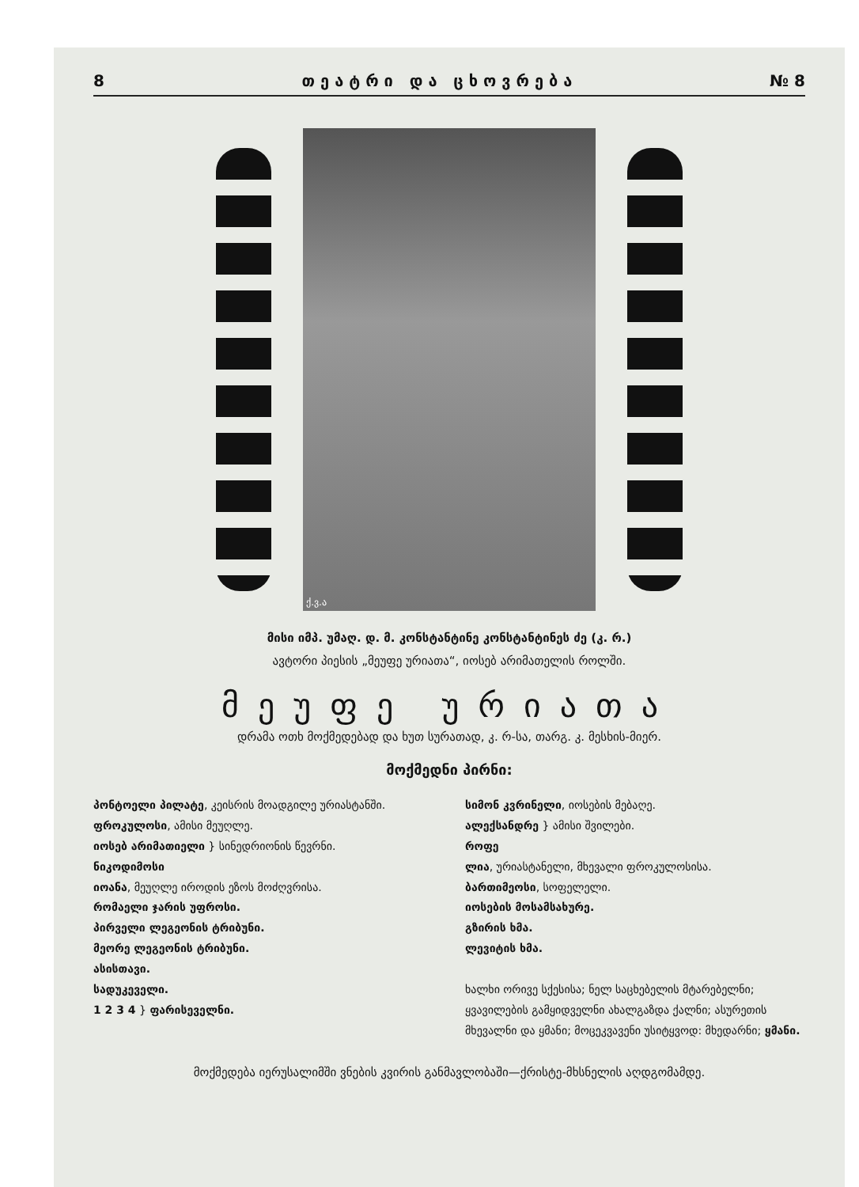8 თ ე ა ტ რ ი დ ა ც ხ ო ვ რ ე ბ ა № 8
ქ.ვ.ა
მისი იმპ. უმაღ. დ. მ. კონსტანტინე კონსტანტინეს ძე (კ. რ.)
ავტორი პიესის „მეუფე ურიათა“, იოსებ არიმათელის როლში.
მეუფე ურიათა
დრამა ოთხ მოქმედებად და ხუთ სურათად, კ. რ-სა, თარგ. კ. მესხის-მიერ.
მოქმედნი პირნი:
პონტოელი პილატე, კეისრის მოადგილე ურიასტანში.
ფროკულოსი, ამისი მეუღლე.
იოსებ არიმათიელი } სინედრიონის წევრნი.
ნიკოდიმოსი
იოანა, მეუღლე იროდის ეზოს მოძღვრისა.
რომაელი ჯარის უფროსი.
პირველი ლეგეონის ტრიბუნი.
მეორე ლეგეონის ტრიბუნი.
ასისთავი.
სადუკეველი.
1 2 3 4 } ფარისეველნი.
სიმონ კვრინელი, იოსების მებაღე.
ალექსანდრე } ამისი შვილები.
როფე
ლია, ურიასტანელი, მხევალი ფროკულოსისა.
ბართიმეოსი, სოფელელი.
იოსების მოსამსახურე.
გზირის ხმა.
ლევიტის ხმა.
ხალხი ორივე სქესისა; ნელ საცხებელის მტარებელნი; ყვავილების გამყიდველნი ახალგაზდა ქალნი; ასურეთის მხევალნი და ყმანი; მოცეკვავენი უსიტყვოდ: მხედარნი; ყმანი.
მოქმედება იერუსალიმში ვნების კვირის განმავლობაში—ქრისტე-მხსნელის აღდგომამდე.